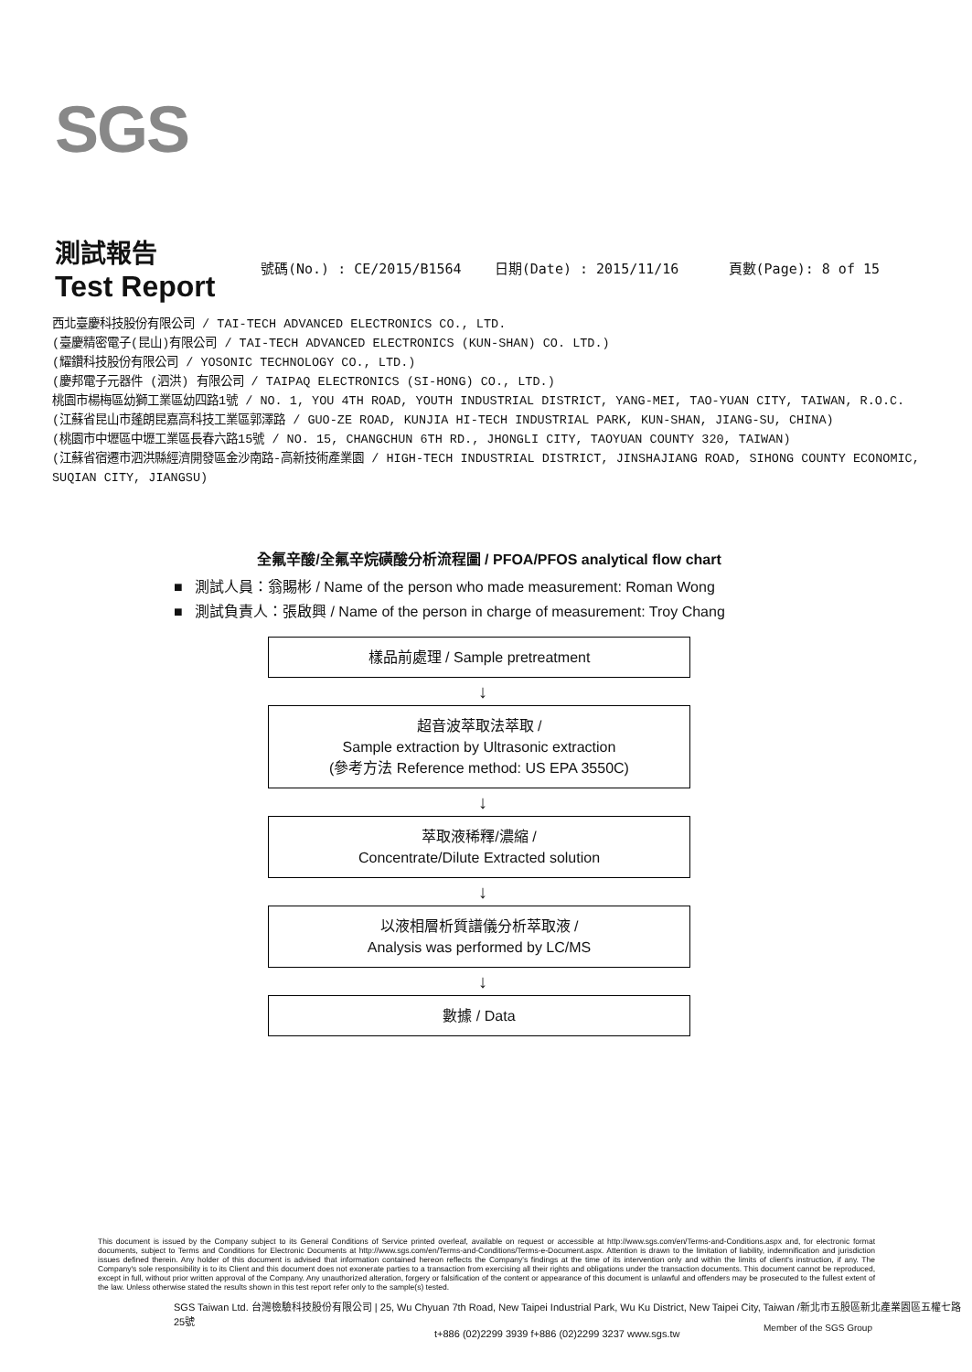SGS
測試報告
Test Report
號碼(No.) : CE/2015/B1564 日期(Date) : 2015/11/16 頁數(Page): 8 of 15
西北臺慶科技股份有限公司 / TAI-TECH ADVANCED ELECTRONICS CO., LTD.
(臺慶精密電子(昆山)有限公司 / TAI-TECH ADVANCED ELECTRONICS (KUN-SHAN) CO. LTD.)
(耀鑽科技股份有限公司 / YOSONIC TECHNOLOGY CO., LTD.)
(慶邦電子元器件 (泗洪) 有限公司 / TAIPAQ ELECTRONICS (SI-HONG) CO., LTD.)
桃園市楊梅區幼獅工業區幼四路1號 / NO. 1, YOU 4TH ROAD, YOUTH INDUSTRIAL DISTRICT, YANG-MEI, TAO-YUAN CITY, TAIWAN, R.O.C.
(江蘇省昆山市蓬朗昆嘉高科技工業區郭澤路 / GUO-ZE ROAD, KUNJIA HI-TECH INDUSTRIAL PARK, KUN-SHAN, JIANG-SU, CHINA)
(桃園市中壢區中壢工業區長春六路15號 / NO. 15, CHANGCHUN 6TH RD., JHONGLI CITY, TAOYUAN COUNTY 320, TAIWAN)
(江蘇省宿遷市泗洪縣經濟開發區金沙南路-高新技術產業園 / HIGH-TECH INDUSTRIAL DISTRICT, JINSHAJIANG ROAD, SIHONG COUNTY ECONOMIC, SUQIAN CITY, JIANGSU)
全氟辛酸/全氟辛烷磺酸分析流程圖 / PFOA/PFOS analytical flow chart
■ 測試人員：翁賜彬 / Name of the person who made measurement: Roman Wong
■ 測試負責人：張啟興 / Name of the person in charge of measurement: Troy Chang
樣品前處理 / Sample pretreatment
↓
超音波萃取法萃取 /
Sample extraction by Ultrasonic extraction
(參考方法 Reference method: US EPA 3550C)
↓
萃取液稀釋/濃縮 /
Concentrate/Dilute Extracted solution
↓
以液相層析質譜儀分析萃取液 /
Analysis was performed by LC/MS
↓
數據 / Data
This document is issued by the Company subject to its General Conditions of Service printed overleaf, available on request or accessible at http://www.sgs.com/en/Terms-and-Conditions.aspx and, for electronic format documents, subject to Terms and Conditions for Electronic Documents at http://www.sgs.com/en/Terms-and-Conditions/Terms-e-Document.aspx. Attention is drawn to the limitation of liability, indemnification and jurisdiction issues defined therein. Any holder of this document is advised that information contained hereon reflects the Company's findings at the time of its intervention only and within the limits of client's instruction, if any. The Company's sole responsibility is to its Client and this document does not exonerate parties to a transaction from exercising all their rights and obligations under the transaction documents. This document cannot be reproduced, except in full, without prior written approval of the Company. Any unauthorized alteration, forgery or falsification of the content or appearance of this document is unlawful and offenders may be prosecuted to the fullest extent of the law. Unless otherwise stated the results shown in this test report refer only to the sample(s) tested.
SGS Taiwan Ltd. 台灣檢驗科技股份有限公司 | 25, Wu Chyuan 7th Road, New Taipei Industrial Park, Wu Ku District, New Taipei City, Taiwan /新北市五股區新北產業園區五權七路25號
t+886 (02)2299 3939 f+886 (02)2299 3237 www.sgs.tw
Member of the SGS Group